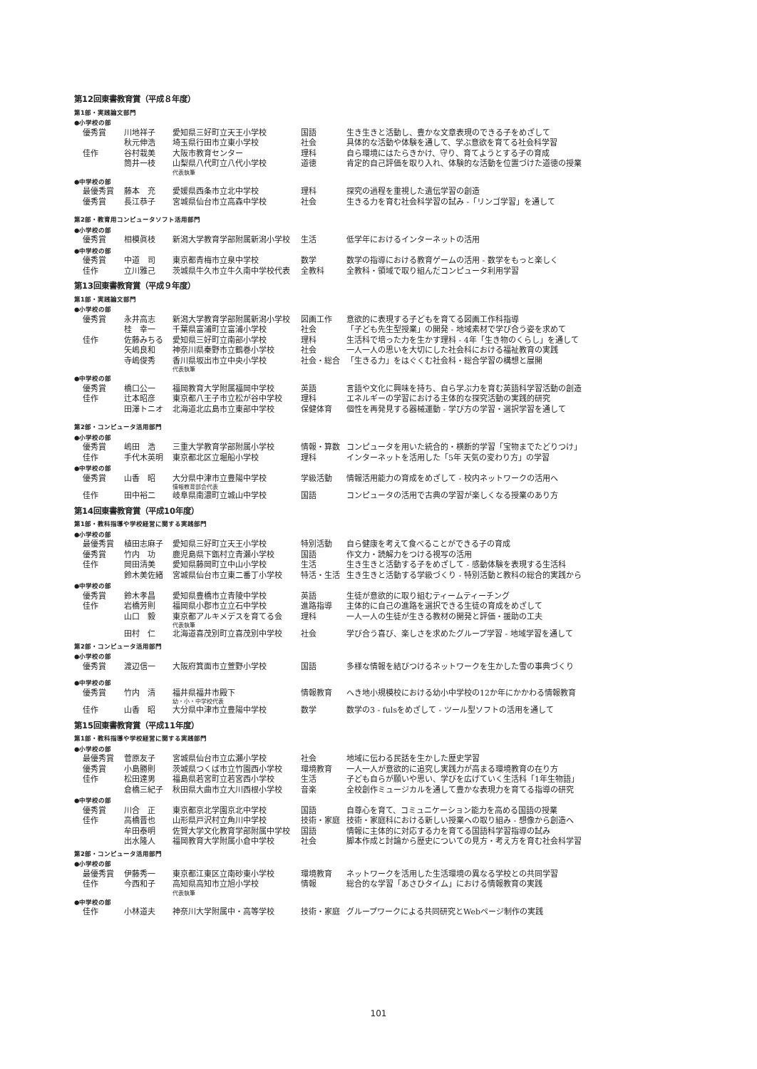第12回東書教育賞（平成８年度）
第1部・実践論文部門
●小学校の部
| 優秀賞 | 川地祥子 | 愛知県三好町立天王小学校 | 国語 | 生き生きと活動し、豊かな文章表現のできる子をめざして |
| | 秋元伸浩 | 埼玉県行田市立東小学校 | 社会 | 具体的な活動や体験を通して、学ぶ意欲を育てる社会科学習 |
| 佳作 | 谷村栽美 | 大阪市教育センター | 理科 | 自ら環境にはたらきかけ、守り、育てようとする子の育成 |
| | 筒井一枝 | 山梨県八代町立八代小学校 代表執筆 | 道徳 | 肯定的自己評価を取り入れ、体験的な活動を位置づけた道徳の授業 |
●中学校の部
| 最優秀賞 | 藤本 充 | 愛媛県西条市立北中学校 | 理科 | 探究の過程を重視した遺伝学習の創造 |
| 優秀賞 | 長江恭子 | 宮城県仙台市立高森中学校 | 社会 | 生きる力を育む社会科学習の試み -「リンゴ学習」を通して |
第2部・教育用コンピュータソフト活用部門
●小学校の部
| 優秀賞 | 相模眞枝 | 新潟大学教育学部附属新潟小学校 | 生活 | 低学年におけるインターネットの活用 |
●中学校の部
| 優秀賞 | 中道 司 | 東京都青梅市立泉中学校 | 数学 | 数学の指導における教育ゲームの活用 - 数学をもっと楽しく |
| 佳作 | 立川雅己 | 茨城県牛久市立牛久南中学校代表 | 全教科 | 全教科・領域で取り組んだコンピュータ利用学習 |
第13回東書教育賞（平成９年度）
第1部・実践論文部門
●小学校の部
| 優秀賞 | 永井高志 | 新潟大学教育学部附属新潟小学校 | 図画工作 | 意欲的に表現する子どもを育てる図画工作科指導 |
| | 桂 幸一 | 千葉県富浦町立富浦小学校 | 社会 | 「子ども先生型授業」の開発 - 地域素材で学び合う姿を求めて |
| 佳作 | 佐藤みちる | 愛知県三好町立南部小学校 | 理科 | 生活科で培った力を生かす理科 - 4年「生き物のくらし」を通して |
| | 矢嶋良和 | 神奈川県秦野市立鶴巻小学校 | 社会 | 一人一人の思いを大切にした社会科における福祉教育の実践 |
| | 寺嶋俊秀 | 香川県坂出市立中央小学校 代表執筆 | 社会・総合 | 「生きる力」をはぐくむ社会科・総合学習の構想と展開 |
●中学校の部
| 優秀賞 | 橋口公一 | 福岡教育大学附属福岡中学校 | 英語 | 言語や文化に興味を持ち、自ら学ぶ力を育む英語科学習活動の創造 |
| 佳作 | 辻本昭彦 | 東京都八王子市立松が谷中学校 | 理科 | エネルギーの学習における主体的な探究活動の実践的研究 |
| | 田澤トニオ | 北海道北広島市立東部中学校 | 保健体育 | 個性を再発見する器械運動 - 学び方の学習・選択学習を通して |
第2部・コンピュータ活用部門
●小学校の部
| 優秀賞 | 嶋田 浩 | 三重大学教育学部附属小学校 | 情報・算数 | コンピュータを用いた統合的・横断的学習「宝物までたどりつけ」 |
| 佳作 | 手代木英明 | 東京都北区立堀船小学校 | 理科 | インターネットを活用した「5年 天気の変わり方」の学習 |
●中学校の部
| 優秀賞 | 山香 昭 | 大分県中津市立豊陽中学校 情報教育部会代表 | 学級活動 | 情報活用能力の育成をめざして - 校内ネットワークの活用へ |
| 佳作 | 田中裕二 | 岐阜県南濃町立城山中学校 | 国語 | コンピュータの活用で古典の学習が楽しくなる授業のあり方 |
第14回東書教育賞（平成10年度）
第1部・教科指導や学校経営に関する実践部門
●小学校の部
| 最優秀賞 | 植田志麻子 | 愛知県三好町立天王小学校 | 特別活動 | 自ら健康を考えて食べることができる子の育成 |
| 優秀賞 | 竹内 功 | 鹿児島県下甑村立青瀬小学校 | 国語 | 作文力・読解力をつける視写の活用 |
| 佳作 | 岡田清美 | 愛知県藤岡町立中山小学校 | 生活 | 生き生きと活動する子をめざして - 感動体験を表現する生活科 |
| | 鈴木美佐緒 | 宮城県仙台市立東二番丁小学校 | 特活・生活 | 生き生きと活動する学級づくり - 特別活動と教科の総合的実践から |
●中学校の部
| 優秀賞 | 鈴木孝昌 | 愛知県豊橋市立青陵中学校 | 英語 | 生徒が意欲的に取り組むティームティーチング |
| 佳作 | 岩橋芳則 | 福岡県小郡市立立石中学校 | 進路指導 | 主体的に自己の進路を選択できる生徒の育成をめざして |
| | 山口 毅 | 東京都アルキメデスを育てる会 代表執筆 | 理科 | 一人一人の生徒が生きる教材の開発と評価・援助の工夫 |
| | 田村 仁 | 北海道喜茂別町立喜茂別中学校 | 社会 | 学び合う喜び、楽しさを求めたグループ学習 - 地域学習を通して |
第2部・コンピュータ活用部門
●小学校の部
| 優秀賞 | 渡辺信一 | 大阪府箕面市立萱野小学校 | 国語 | 多様な情報を結びつけるネットワークを生かした雪の事典づくり |
●中学校の部
| 優秀賞 | 竹内 清 | 福井県福井市殿下 幼・小・中学校代表 | 情報教育 | へき地小規模校における幼小中学校の12か年にかかわる情報教育 |
| 佳作 | 山香 昭 | 大分県中津市立豊陽中学校 | 数学 | 数学の3 - fulsをめざして - ツール型ソフトの活用を通して |
第15回東書教育賞（平成11年度）
第1部・教科指導や学校経営に関する実践部門
●小学校の部
| 最優秀賞 | 菅原友子 | 宮城県仙台市立広瀬小学校 | 社会 | 地域に伝わる民話を生かした歴史学習 |
| 優秀賞 | 小島勝則 | 茨城県つくば市立竹園西小学校 | 環境教育 | 一人一人が意欲的に追究し実践力が高まる環境教育の在り方 |
| 佳作 | 松田達男 | 福島県若宮町立若宮西小学校 | 生活 | 子ども自らが願いや思い、学びを広げていく生活科「1年生物語」 |
| | 倉橋三紀子 | 秋田県大曲市立大川西根小学校 | 音楽 | 全校創作ミュージカルを通して豊かな表現力を育てる指導の研究 |
●中学校の部
| 優秀賞 | 川合 正 | 東京都京北学園京北中学校 | 国語 | 自尊心を育て、コミュニケーション能力を高める国語の授業 |
| 佳作 | 高橋晋也 | 山形県戸沢村立角川中学校 | 技術・家庭 | 技術・家庭科における新しい授業への取り組み - 想像から創造へ |
| | 牟田泰明 | 佐賀大学文化教育学部附属中学校 | 国語 | 情報に主体的に対応する力を育てる国語科学習指導の試み |
| | 出水隆人 | 福岡教育大学附属小倉中学校 | 社会 | 脚本作成と討論から歴史についての見方・考え方を育む社会科学習 |
第2部・コンピュータ活用部門
●小学校の部
| 最優秀賞 | 伊藤秀一 | 東京都江東区立南砂東小学校 | 環境教育 | ネットワークを活用した生活環境の異なる学校との共同学習 |
| 佳作 | 今西和子 | 高知県高知市立旭小学校 代表執筆 | 情報 | 総合的な学習「あさひタイム」における情報教育の実践 |
●中学校の部
| 佳作 | 小林道夫 | 神奈川大学附属中・高等学校 | 技術・家庭 | グループワークによる共同研究とWebページ制作の実践 |
101